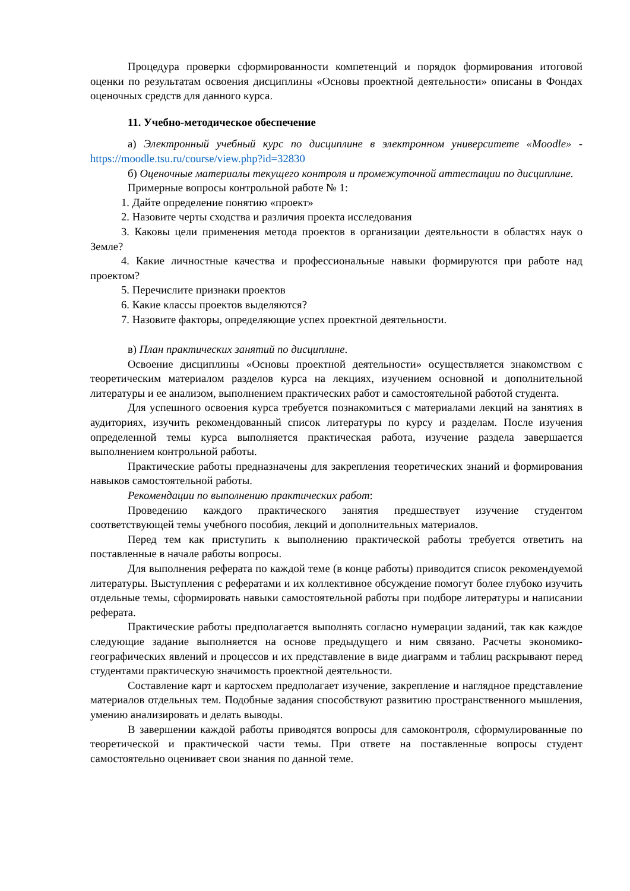Процедура проверки сформированности компетенций и порядок формирования итоговой оценки по результатам освоения дисциплины «Основы проектной деятельности» описаны в Фондах оценочных средств для данного курса.
11. Учебно-методическое обеспечение
а) Электронный учебный курс по дисциплине в электронном университете «Moodle» - https://moodle.tsu.ru/course/view.php?id=32830
б) Оценочные материалы текущего контроля и промежуточной аттестации по дисциплине.
Примерные вопросы контрольной работе № 1:
1. Дайте определение понятию «проект»
2. Назовите черты сходства и различия проекта исследования
3. Каковы цели применения метода проектов в организации деятельности в областях наук о Земле?
4. Какие личностные качества и профессиональные навыки формируются при работе над проектом?
5. Перечислите признаки проектов
6. Какие классы проектов выделяются?
7. Назовите факторы, определяющие успех проектной деятельности.
в) План практических занятий по дисциплине.
Освоение дисциплины «Основы проектной деятельности» осуществляется знакомством с теоретическим материалом разделов курса на лекциях, изучением основной и дополнительной литературы и ее анализом, выполнением практических работ и самостоятельной работой студента.
Для успешного освоения курса требуется познакомиться с материалами лекций на занятиях в аудиториях, изучить рекомендованный список литературы по курсу и разделам. После изучения определенной темы курса выполняется практическая работа, изучение раздела завершается выполнением контрольной работы.
Практические работы предназначены для закрепления теоретических знаний и формирования навыков самостоятельной работы.
Рекомендации по выполнению практических работ:
Проведению каждого практического занятия предшествует изучение студентом соответствующей темы учебного пособия, лекций и дополнительных материалов.
Перед тем как приступить к выполнению практической работы требуется ответить на поставленные в начале работы вопросы.
Для выполнения реферата по каждой теме (в конце работы) приводится список рекомендуемой литературы. Выступления с рефератами и их коллективное обсуждение помогут более глубоко изучить отдельные темы, сформировать навыки самостоятельной работы при подборе литературы и написании реферата.
Практические работы предполагается выполнять согласно нумерации заданий, так как каждое следующие задание выполняется на основе предыдущего и ним связано. Расчеты экономико-географических явлений и процессов и их представление в виде диаграмм и таблиц раскрывают перед студентами практическую значимость проектной деятельности.
Составление карт и картосхем предполагает изучение, закрепление и наглядное представление материалов отдельных тем. Подобные задания способствуют развитию пространственного мышления, умению анализировать и делать выводы.
В завершении каждой работы приводятся вопросы для самоконтроля, сформулированные по теоретической и практической части темы. При ответе на поставленные вопросы студент самостоятельно оценивает свои знания по данной теме.